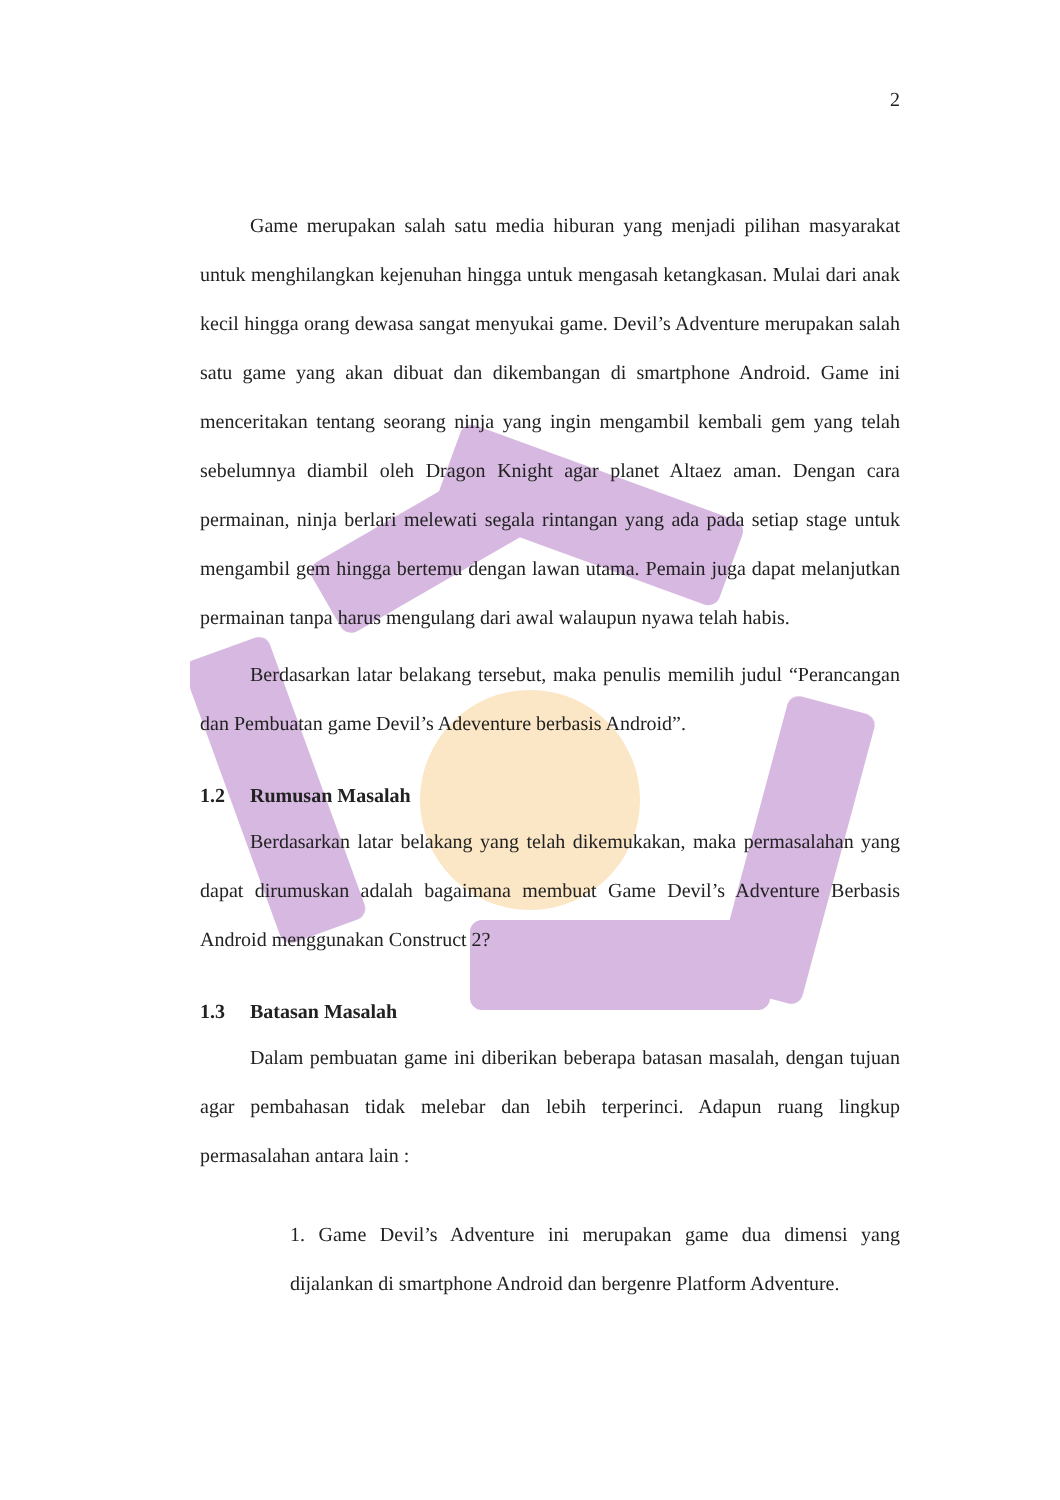2
Game merupakan salah satu media hiburan yang menjadi pilihan masyarakat untuk menghilangkan kejenuhan hingga untuk mengasah ketangkasan. Mulai dari anak kecil hingga orang dewasa sangat menyukai game. Devil’s Adventure merupakan salah satu game yang akan dibuat dan dikembangan di smartphone Android. Game ini menceritakan tentang seorang ninja yang ingin mengambil kembali gem yang telah sebelumnya diambil oleh Dragon Knight agar planet Altaez aman. Dengan cara permainan, ninja berlari melewati segala rintangan yang ada pada setiap stage untuk mengambil gem hingga bertemu dengan lawan utama. Pemain juga dapat melanjutkan permainan tanpa harus mengulang dari awal walaupun nyawa telah habis.
Berdasarkan latar belakang tersebut, maka penulis memilih judul “Perancangan dan Pembuatan game Devil’s Adeventure berbasis Android”.
1.2 Rumusan Masalah
Berdasarkan latar belakang yang telah dikemukakan, maka permasalahan yang dapat dirumuskan adalah bagaimana membuat Game Devil’s Adventure Berbasis Android menggunakan Construct 2?
1.3 Batasan Masalah
Dalam pembuatan game ini diberikan beberapa batasan masalah, dengan tujuan agar pembahasan tidak melebar dan lebih terperinci. Adapun ruang lingkup permasalahan antara lain :
1. Game Devil’s Adventure ini merupakan game dua dimensi yang dijalankan di smartphone Android dan bergenre Platform Adventure.